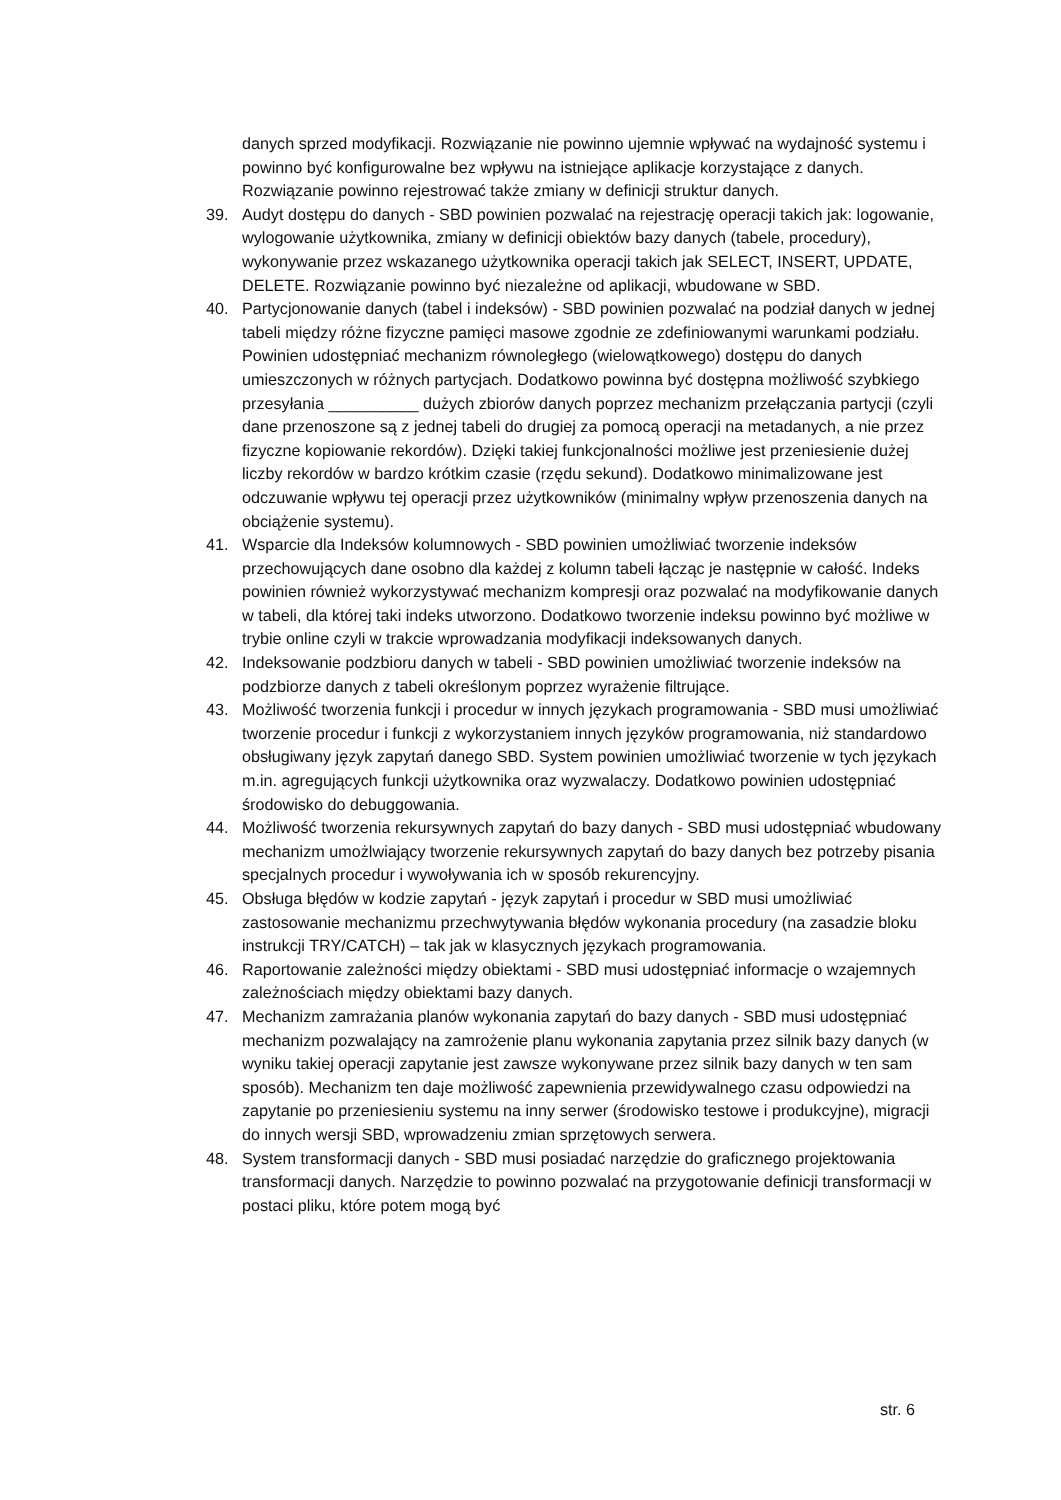danych sprzed modyfikacji. Rozwiązanie nie powinno ujemnie wpływać na wydajność systemu i powinno być konfigurowalne bez wpływu na istniejące aplikacje korzystające z danych. Rozwiązanie powinno rejestrować także zmiany w definicji struktur danych.
39. Audyt dostępu do danych - SBD powinien pozwalać na rejestrację operacji takich jak: logowanie, wylogowanie użytkownika, zmiany w definicji obiektów bazy danych (tabele, procedury), wykonywanie przez wskazanego użytkownika operacji takich jak SELECT, INSERT, UPDATE, DELETE. Rozwiązanie powinno być niezależne od aplikacji, wbudowane w SBD.
40. Partycjonowanie danych (tabel i indeksów) - SBD powinien pozwalać na podział danych w jednej tabeli między różne fizyczne pamięci masowe zgodnie ze zdefiniowanymi warunkami podziału. Powinien udostępniać mechanizm równoległego (wielowątkowego) dostępu do danych umieszczonych w różnych partycjach. Dodatkowo powinna być dostępna możliwość szybkiego przesyłania __________ dużych zbiorów danych poprzez mechanizm przełączania partycji (czyli dane przenoszone są z jednej tabeli do drugiej za pomocą operacji na metadanych, a nie przez fizyczne kopiowanie rekordów). Dzięki takiej funkcjonalności możliwe jest przeniesienie dużej liczby rekordów w bardzo krótkim czasie (rzędu sekund). Dodatkowo minimalizowane jest odczuwanie wpływu tej operacji przez użytkowników (minimalny wpływ przenoszenia danych na obciążenie systemu).
41. Wsparcie dla Indeksów kolumnowych - SBD powinien umożliwiać tworzenie indeksów przechowujących dane osobno dla każdej z kolumn tabeli łącząc je następnie w całość. Indeks powinien również wykorzystywać mechanizm kompresji oraz pozwalać na modyfikowanie danych w tabeli, dla której taki indeks utworzono. Dodatkowo tworzenie indeksu powinno być możliwe w trybie online czyli w trakcie wprowadzania modyfikacji indeksowanych danych.
42. Indeksowanie podzbioru danych w tabeli - SBD powinien umożliwiać tworzenie indeksów na podzbiorze danych z tabeli określonym poprzez wyrażenie filtrujące.
43. Możliwość tworzenia funkcji i procedur w innych językach programowania - SBD musi umożliwiać tworzenie procedur i funkcji z wykorzystaniem innych języków programowania, niż standardowo obsługiwany język zapytań danego SBD. System powinien umożliwiać tworzenie w tych językach m.in. agregujących funkcji użytkownika oraz wyzwalaczy. Dodatkowo powinien udostępniać środowisko do debuggowania.
44. Możliwość tworzenia rekursywnych zapytań do bazy danych - SBD musi udostępniać wbudowany mechanizm umożlwiający tworzenie rekursywnych zapytań do bazy danych bez potrzeby pisania specjalnych procedur i wywoływania ich w sposób rekurencyjny.
45. Obsługa błędów w kodzie zapytań - język zapytań i procedur w SBD musi umożliwiać zastosowanie mechanizmu przechwytywania błędów wykonania procedury (na zasadzie bloku instrukcji TRY/CATCH) – tak jak w klasycznych językach programowania.
46. Raportowanie zależności między obiektami - SBD musi udostępniać informacje o wzajemnych zależnościach między obiektami bazy danych.
47. Mechanizm zamrażania planów wykonania zapytań do bazy danych - SBD musi udostępniać mechanizm pozwalający na zamrożenie planu wykonania zapytania przez silnik bazy danych (w wyniku takiej operacji zapytanie jest zawsze wykonywane przez silnik bazy danych w ten sam sposób). Mechanizm ten daje możliwość zapewnienia przewidywalnego czasu odpowiedzi na zapytanie po przeniesieniu systemu na inny serwer (środowisko testowe i produkcyjne), migracji do innych wersji SBD, wprowadzeniu zmian sprzętowych serwera.
48. System transformacji danych - SBD musi posiadać narzędzie do graficznego projektowania transformacji danych. Narzędzie to powinno pozwalać na przygotowanie definicji transformacji w postaci pliku, które potem mogą być
str. 6